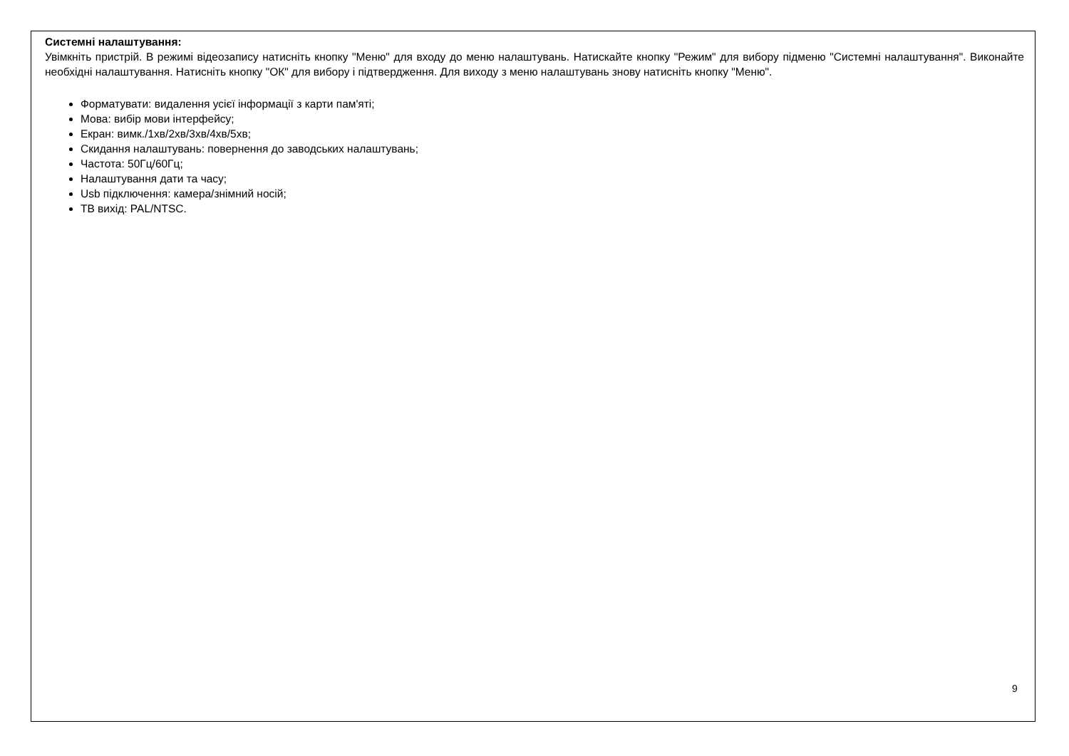Системні налаштування:
Увімкніть пристрій. В режимі відеозапису натисніть кнопку "Меню" для входу до меню налаштувань. Натискайте кнопку "Режим" для вибору підменю "Системні налаштування". Виконайте необхідні налаштування. Натисніть кнопку "ОК" для вибору і підтвердження. Для виходу з меню налаштувань знову натисніть кнопку "Меню".
Форматувати: видалення усієї інформації з карти пам'яті;
Мова: вибір мови інтерфейсу;
Екран: вимк./1хв/2хв/3хв/4хв/5хв;
Скидання налаштувань: повернення до заводських налаштувань;
Частота: 50Гц/60Гц;
Налаштування дати та часу;
Usb підключення: камера/знімний носій;
ТВ вихід: PAL/NTSC.
9